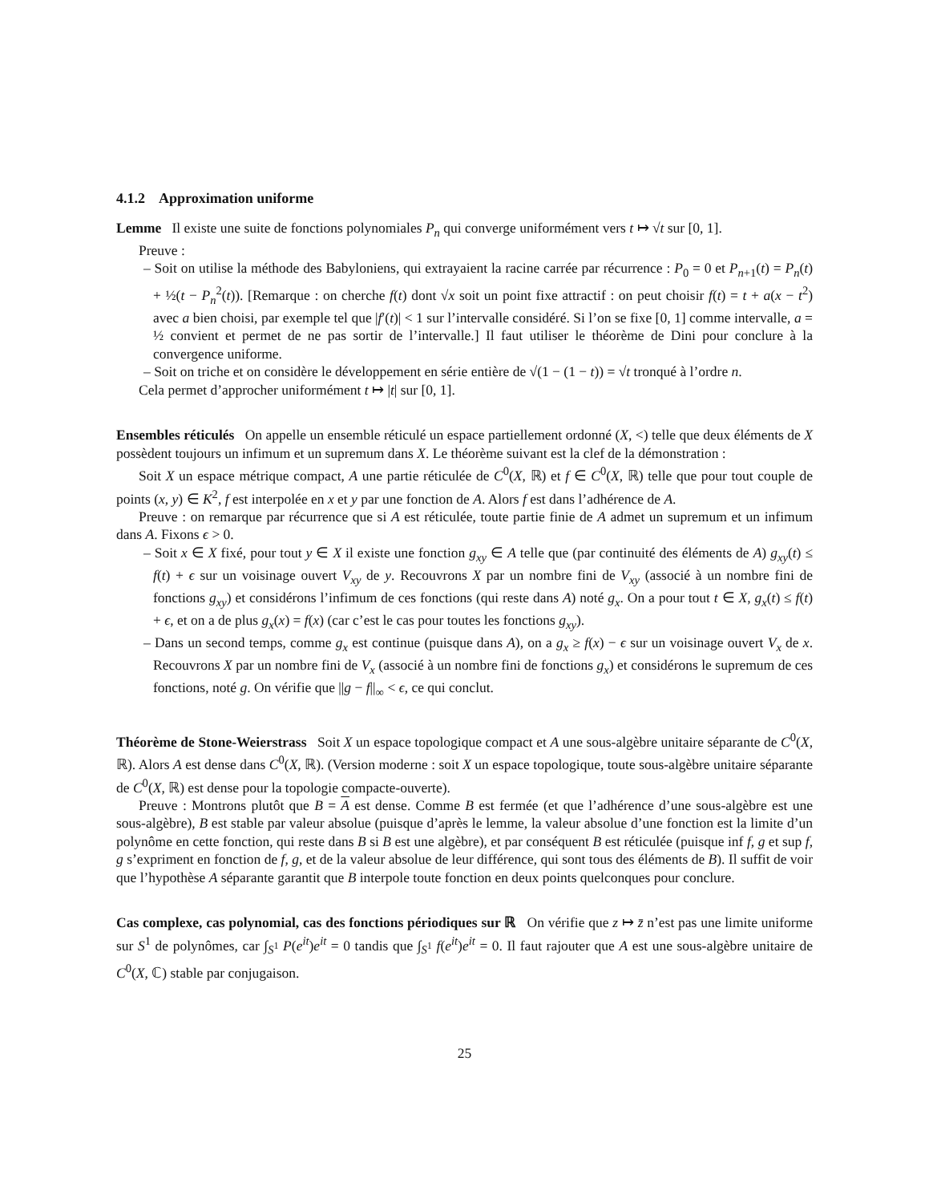4.1.2 Approximation uniforme
Lemme Il existe une suite de fonctions polynomiales P<sub>n</sub> qui converge uniformément vers t ↦ √t sur [0, 1].
Preuve :
– Soit on utilise la méthode des Babyloniens, qui extrayaient la racine carrée par récurrence : P<sub>0</sub> = 0 et P<sub>n+1</sub>(t) = P<sub>n</sub>(t) + ½(t − P<sub>n</sub><sup>2</sup>(t)). [Remarque : on cherche f(t) dont √x soit un point fixe attractif : on peut choisir f(t) = t + a(x − t<sup>2</sup>) avec a bien choisi, par exemple tel que |f′(t)| < 1 sur l’intervalle considéré. Si l’on se fixe [0, 1] comme intervalle, a = ½ convient et permet de ne pas sortir de l’intervalle.] Il faut utiliser le théorème de Dini pour conclure à la convergence uniforme.
– Soit on triche et on considère le développement en série entière de √(1 − (1 − t)) = √t tronqué à l’ordre n.
Cela permet d’approcher uniformément t ↦ |t| sur [0, 1].
Ensembles réticulés On appelle un ensemble réticulé un espace partiellement ordonné (X, <) telle que deux éléments de X possèdent toujours un infimum et un supremum dans X. Le théorème suivant est la clef de la démonstration :
Soit X un espace métrique compact, A une partie réticulée de C<sup>0</sup>(X, ℝ) et f ∈ C<sup>0</sup>(X, ℝ) telle que pour tout couple de points (x, y) ∈ K<sup>2</sup>, f est interpolée en x et y par une fonction de A. Alors f est dans l’adhérence de A.
Preuve : on remarque par récurrence que si A est réticulée, toute partie finie de A admet un supremum et un infimum dans A. Fixons ϵ > 0.
– Soit x ∈ X fixé, pour tout y ∈ X il existe une fonction g<sub>xy</sub> ∈ A telle que (par continuité des éléments de A) g<sub>xy</sub>(t) ≤ f(t) + ϵ sur un voisinage ouvert V<sub>xy</sub> de y. Recouvrons X par un nombre fini de V<sub>xy</sub> (associé à un nombre fini de fonctions g<sub>xy</sub>) et considérons l’infimum de ces fonctions (qui reste dans A) noté g<sub>x</sub>. On a pour tout t ∈ X, g<sub>x</sub>(t) ≤ f(t) + ϵ, et on a de plus g<sub>x</sub>(x) = f(x) (car c’est le cas pour toutes les fonctions g<sub>xy</sub>).
– Dans un second temps, comme g<sub>x</sub> est continue (puisque dans A), on a g<sub>x</sub> ≥ f(x) − ϵ sur un voisinage ouvert V<sub>x</sub> de x. Recouvrons X par un nombre fini de V<sub>x</sub> (associé à un nombre fini de fonctions g<sub>x</sub>) et considérons le supremum de ces fonctions, noté g. On vérifie que ||g − f||<sub>∞</sub> < ϵ, ce qui conclut.
Théorème de Stone-Weierstrass Soit X un espace topologique compact et A une sous-algèbre unitaire séparante de C<sup>0</sup>(X, ℝ). Alors A est dense dans C<sup>0</sup>(X, ℝ). (Version moderne : soit X un espace topologique, toute sous-algèbre unitaire séparante de C<sup>0</sup>(X, ℝ) est dense pour la topologie compacte-ouverte).
Preuve : Montrons plutôt que B = A est dense. Comme B est fermée (et que l’adhérence d’une sous-algèbre est une sous-algèbre), B est stable par valeur absolue (puisque d’après le lemme, la valeur absolue d’une fonction est la limite d’un polynôme en cette fonction, qui reste dans B si B est une algèbre), et par conséquent B est réticulée (puisque inf f, g et sup f, g s’expriment en fonction de f, g, et de la valeur absolue de leur différence, qui sont tous des éléments de B). Il suffit de voir que l’hypothèse A séparante garantit que B interpole toute fonction en deux points quelconques pour conclure.
Cas complexe, cas polynomial, cas des fonctions périodiques sur ℝ On vérifie que z ↦ z̄ n’est pas une limite uniforme sur S<sup>1</sup> de polynômes, car ∫<sub>S<sup>1</sup></sub> P(e<sup>it</sup>)e<sup>it</sup> = 0 tandis que ∫<sub>S<sup>1</sup></sub> f(e<sup>it</sup>)e<sup>it</sup> = 0. Il faut rajouter que A est une sous-algèbre unitaire de C<sup>0</sup>(X, ℂ) stable par conjugaison.
25